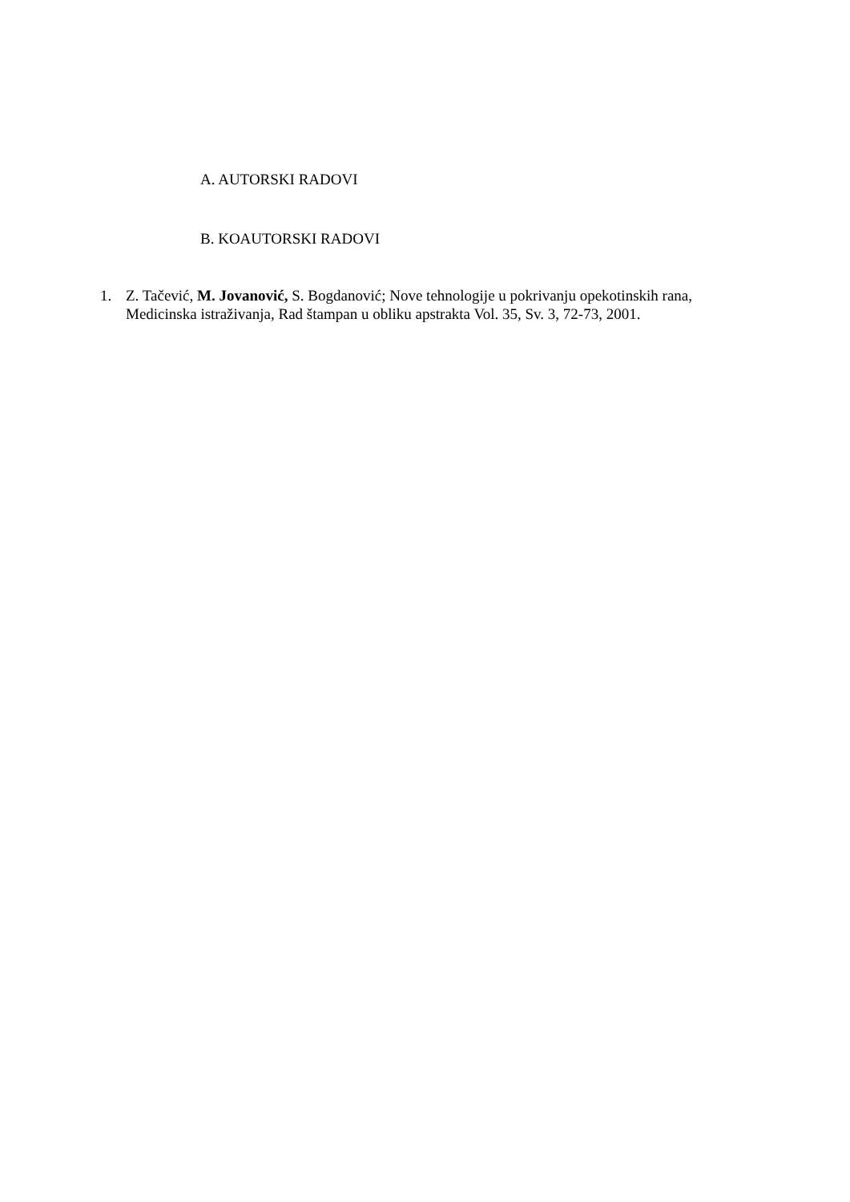A. AUTORSKI RADOVI
B. KOAUTORSKI RADOVI
1. Z. Tačević, M. Jovanović, S. Bogdanović; Nove tehnologije u pokrivanju opekotinskih rana, Medicinska istraživanja, Rad štampan u obliku apstrakta Vol. 35, Sv. 3, 72-73, 2001.